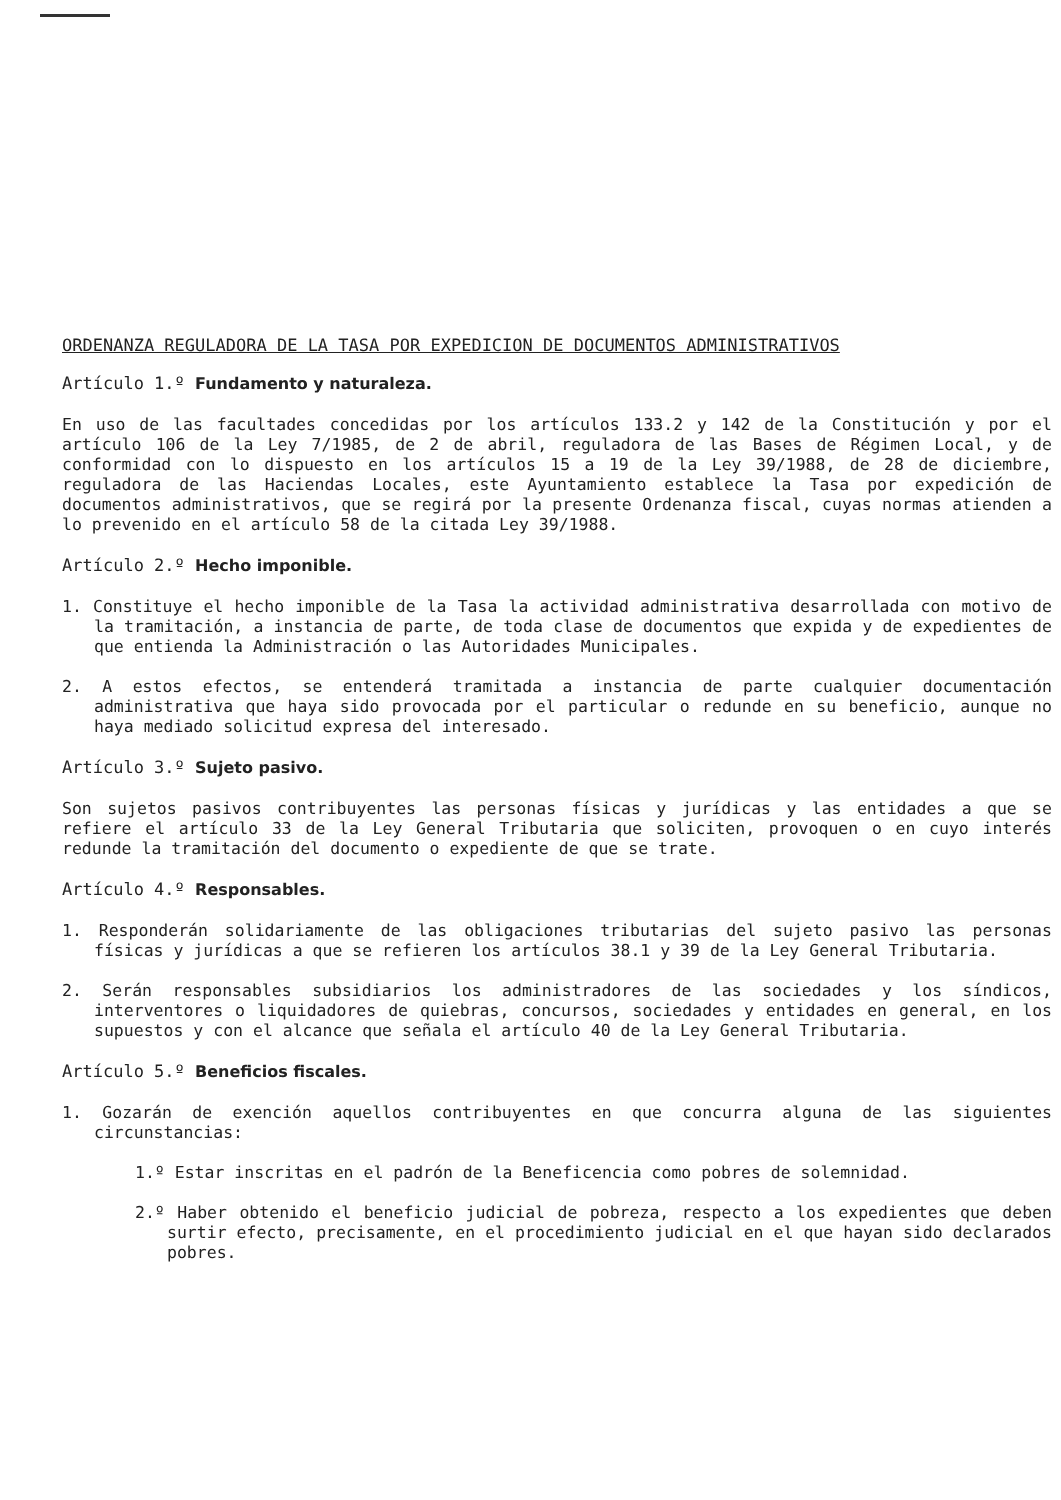ORDENANZA REGULADORA DE LA TASA POR EXPEDICION DE DOCUMENTOS ADMINISTRATIVOS
Artículo 1.º Fundamento y naturaleza.
En uso de las facultades concedidas por los artículos 133.2 y 142 de la Constitución y por el artículo 106 de la Ley 7/1985, de 2 de abril, reguladora de las Bases de Régimen Local, y de conformidad con lo dispuesto en los artículos 15 a 19 de la Ley 39/1988, de 28 de diciembre, reguladora de las Haciendas Locales, este Ayuntamiento establece la Tasa por expedición de documentos administrativos, que se regirá por la presente Ordenanza fiscal, cuyas normas atienden a lo prevenido en el artículo 58 de la citada Ley 39/1988.
Artículo 2.º Hecho imponible.
1. Constituye el hecho imponible de la Tasa la actividad administrativa desarrollada con motivo de la tramitación, a instancia de parte, de toda clase de documentos que expida y de expedientes de que entienda la Administración o las Autoridades Municipales.
2. A estos efectos, se entenderá tramitada a instancia de parte cualquier documentación administrativa que haya sido provocada por el particular o redunde en su beneficio, aunque no haya mediado solicitud expresa del interesado.
Artículo 3.º Sujeto pasivo.
Son sujetos pasivos contribuyentes las personas físicas y jurídicas y las entidades a que se refiere el artículo 33 de la Ley General Tributaria que soliciten, provoquen o en cuyo interés redunde la tramitación del documento o expediente de que se trate.
Artículo 4.º Responsables.
1. Responderán solidariamente de las obligaciones tributarias del sujeto pasivo las personas físicas y jurídicas a que se refieren los artículos 38.1 y 39 de la Ley General Tributaria.
2. Serán responsables subsidiarios los administradores de las sociedades y los síndicos, interventores o liquidadores de quiebras, concursos, sociedades y entidades en general, en los supuestos y con el alcance que señala el artículo 40 de la Ley General Tributaria.
Artículo 5.º Beneficios fiscales.
1. Gozarán de exención aquellos contribuyentes en que concurra alguna de las siguientes circunstancias:
1.º Estar inscritas en el padrón de la Beneficencia como pobres de solemnidad.
2.º Haber obtenido el beneficio judicial de pobreza, respecto a los expedientes que deben surtir efecto, precisamente, en el procedimiento judicial en el que hayan sido declarados pobres.